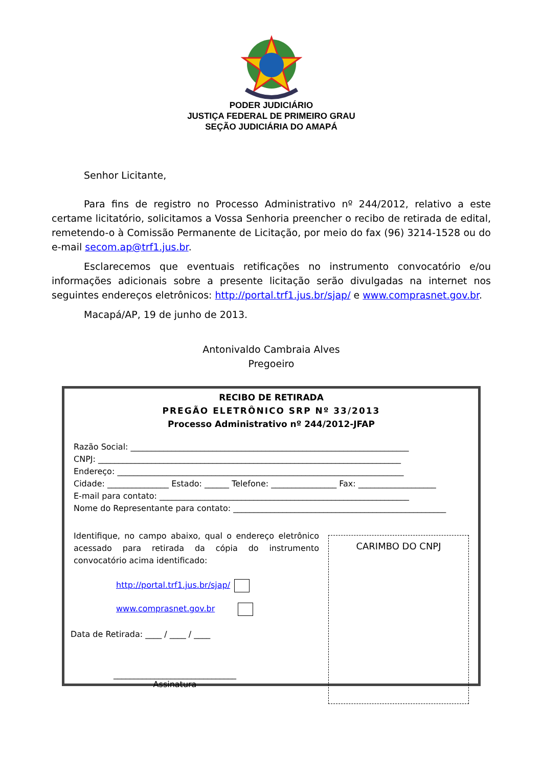PODER JUDICIÁRIO
JUSTIÇA FEDERAL DE PRIMEIRO GRAU
SEÇÃO JUDICIÁRIA DO AMAPÁ
Senhor Licitante,
Para fins de registro no Processo Administrativo nº 244/2012, relativo a este certame licitatório, solicitamos a Vossa Senhoria preencher o recibo de retirada de edital, remetendo-o à Comissão Permanente de Licitação, por meio do fax (96) 3214-1528 ou do e-mail secom.ap@trf1.jus.br.
Esclarecemos que eventuais retificações no instrumento convocatório e/ou informações adicionais sobre a presente licitação serão divulgadas na internet nos seguintes endereços eletrônicos: http://portal.trf1.jus.br/sjap/ e www.comprasnet.gov.br.
Macapá/AP, 19 de junho de 2013.
Antonivaldo Cambraia Alves
Pregoeiro
RECIBO DE RETIRADA
PREGÃO ELETRÔNICO SRP Nº 33/2013
Processo Administrativo nº 244/2012-JFAP
Razão Social: ____________________________________________________________________
CNPJ: __________________________________________________________________________
Endereço: ______________________________________________________________________
Cidade: _______________ Estado: ______ Telefone: ________________ Fax: ___________________
E-mail para contato: _____________________________________________________________
Nome do Representante para contato: ____________________________________________________
Identifique, no campo abaixo, qual o endereço eletrônico acessado para retirada da cópia do instrumento convocatório acima identificado:
http://portal.trf1.jus.br/sjap/
www.comprasnet.gov.br
Data de Retirada: ____ / ____ / ____
______________________________
Assinatura
CARIMBO DO CNPJ